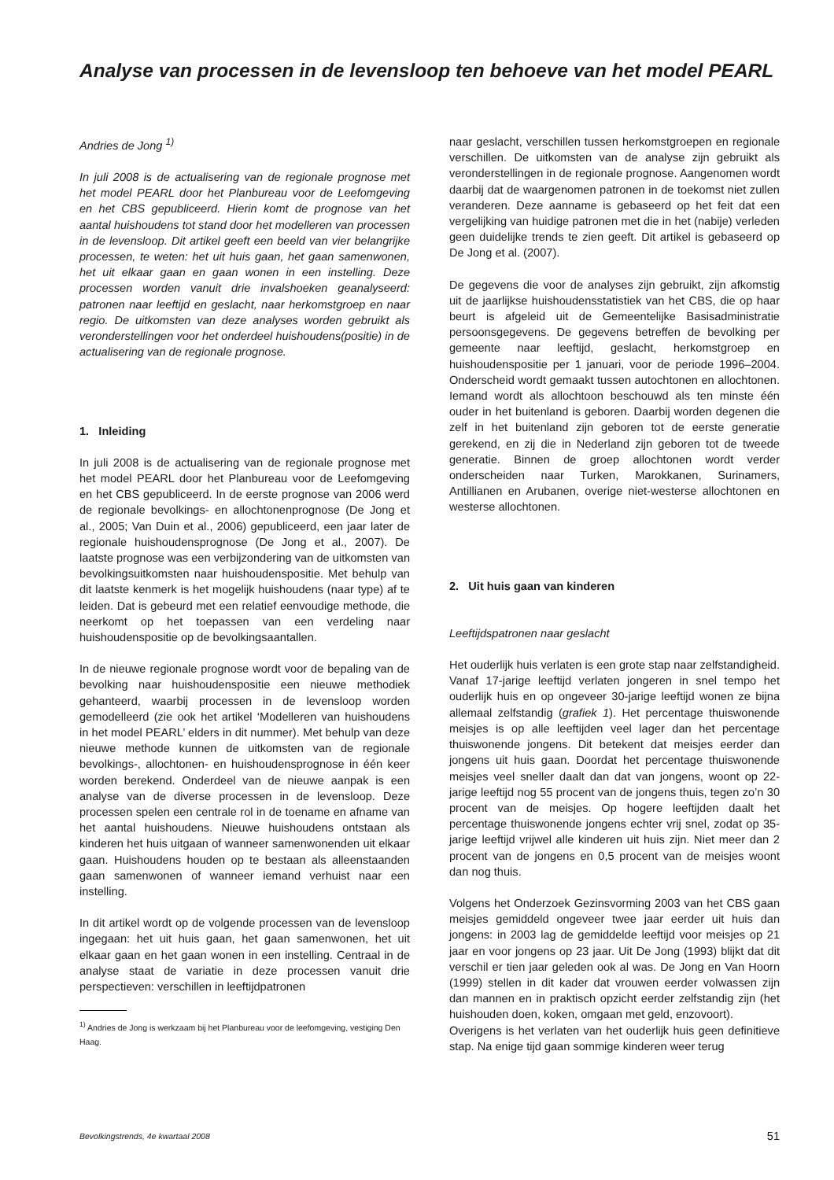Analyse van processen in de levensloop ten behoeve van het model PEARL
Andries de Jong <sup>1)</sup>
In juli 2008 is de actualisering van de regionale prognose met het model PEARL door het Planbureau voor de Leefomgeving en het CBS gepubliceerd. Hierin komt de prognose van het aantal huishoudens tot stand door het modelleren van processen in de levensloop. Dit artikel geeft een beeld van vier belangrijke processen, te weten: het uit huis gaan, het gaan samenwonen, het uit elkaar gaan en gaan wonen in een instelling. Deze processen worden vanuit drie invalshoeken geanalyseerd: patronen naar leeftijd en geslacht, naar herkomstgroep en naar regio. De uitkomsten van deze analyses worden gebruikt als veronderstellingen voor het onderdeel huishoudens(positie) in de actualisering van de regionale prognose.
1. Inleiding
In juli 2008 is de actualisering van de regionale prognose met het model PEARL door het Planbureau voor de Leefomgeving en het CBS gepubliceerd. In de eerste prognose van 2006 werd de regionale bevolkings- en allochtonenprognose (De Jong et al., 2005; Van Duin et al., 2006) gepubliceerd, een jaar later de regionale huishoudensprognose (De Jong et al., 2007). De laatste prognose was een verbijzondering van de uitkomsten van bevolkingsuitkomsten naar huishoudenspositie. Met behulp van dit laatste kenmerk is het mogelijk huishoudens (naar type) af te leiden. Dat is gebeurd met een relatief eenvoudige methode, die neerkomt op het toepassen van een verdeling naar huishoudenspositie op de bevolkingsaantallen.
In de nieuwe regionale prognose wordt voor de bepaling van de bevolking naar huishoudenspositie een nieuwe methodiek gehanteerd, waarbij processen in de levensloop worden gemodelleerd (zie ook het artikel ‘Modelleren van huishoudens in het model PEARL’ elders in dit nummer). Met behulp van deze nieuwe methode kunnen de uitkomsten van de regionale bevolkings-, allochtonen- en huishoudensprognose in één keer worden berekend. Onderdeel van de nieuwe aanpak is een analyse van de diverse processen in de levensloop. Deze processen spelen een centrale rol in de toename en afname van het aantal huishoudens. Nieuwe huishoudens ontstaan als kinderen het huis uitgaan of wanneer samenwonenden uit elkaar gaan. Huishoudens houden op te bestaan als alleenstaanden gaan samenwonen of wanneer iemand verhuist naar een instelling.
In dit artikel wordt op de volgende processen van de levensloop ingegaan: het uit huis gaan, het gaan samenwonen, het uit elkaar gaan en het gaan wonen in een instelling. Centraal in de analyse staat de variatie in deze processen vanuit drie perspectieven: verschillen in leeftijdpatronen
<sup>1)</sup> Andries de Jong is werkzaam bij het Planbureau voor de leefomgeving, vestiging Den Haag.
naar geslacht, verschillen tussen herkomstgroepen en regionale verschillen. De uitkomsten van de analyse zijn gebruikt als veronderstellingen in de regionale prognose. Aangenomen wordt daarbij dat de waargenomen patronen in de toekomst niet zullen veranderen. Deze aanname is gebaseerd op het feit dat een vergelijking van huidige patronen met die in het (nabije) verleden geen duidelijke trends te zien geeft. Dit artikel is gebaseerd op De Jong et al. (2007).
De gegevens die voor de analyses zijn gebruikt, zijn afkomstig uit de jaarlijkse huishoudensstatistiek van het CBS, die op haar beurt is afgeleid uit de Gemeentelijke Basisadministratie persoonsgegevens. De gegevens betreffen de bevolking per gemeente naar leeftijd, geslacht, herkomstgroep en huishoudenspositie per 1 januari, voor de periode 1996–2004. Onderscheid wordt gemaakt tussen autochtonen en allochtonen. Iemand wordt als allochtoon beschouwd als ten minste één ouder in het buitenland is geboren. Daarbij worden degenen die zelf in het buitenland zijn geboren tot de eerste generatie gerekend, en zij die in Nederland zijn geboren tot de tweede generatie. Binnen de groep allochtonen wordt verder onderscheiden naar Turken, Marokkanen, Surinamers, Antillianen en Arubanen, overige niet-westerse allochtonen en westerse allochtonen.
2. Uit huis gaan van kinderen
Leeftijdspatronen naar geslacht
Het ouderlijk huis verlaten is een grote stap naar zelfstandigheid. Vanaf 17-jarige leeftijd verlaten jongeren in snel tempo het ouderlijk huis en op ongeveer 30-jarige leeftijd wonen ze bijna allemaal zelfstandig (grafiek 1). Het percentage thuiswonende meisjes is op alle leeftijden veel lager dan het percentage thuiswonende jongens. Dit betekent dat meisjes eerder dan jongens uit huis gaan. Doordat het percentage thuiswonende meisjes veel sneller daalt dan dat van jongens, woont op 22-jarige leeftijd nog 55 procent van de jongens thuis, tegen zo’n 30 procent van de meisjes. Op hogere leeftijden daalt het percentage thuiswonende jongens echter vrij snel, zodat op 35-jarige leeftijd vrijwel alle kinderen uit huis zijn. Niet meer dan 2 procent van de jongens en 0,5 procent van de meisjes woont dan nog thuis.
Volgens het Onderzoek Gezinsvorming 2003 van het CBS gaan meisjes gemiddeld ongeveer twee jaar eerder uit huis dan jongens: in 2003 lag de gemiddelde leeftijd voor meisjes op 21 jaar en voor jongens op 23 jaar. Uit De Jong (1993) blijkt dat dit verschil er tien jaar geleden ook al was. De Jong en Van Hoorn (1999) stellen in dit kader dat vrouwen eerder volwassen zijn dan mannen en in praktisch opzicht eerder zelfstandig zijn (het huishouden doen, koken, omgaan met geld, enzovoort).
Overigens is het verlaten van het ouderlijk huis geen definitieve stap. Na enige tijd gaan sommige kinderen weer terug
Bevolkingstrends, 4e kwartaal 2008 51